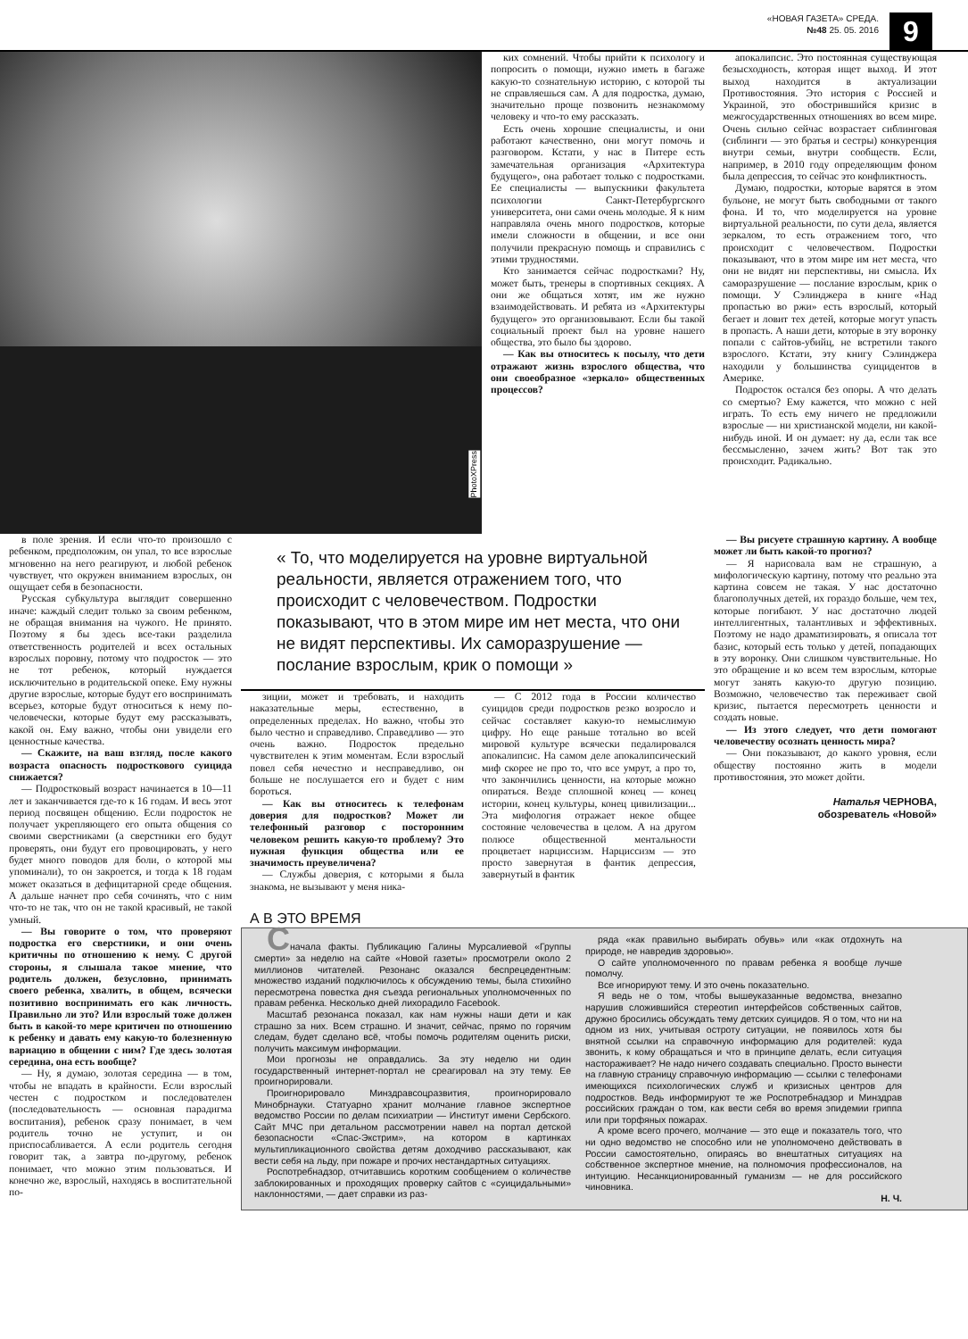«НОВАЯ ГАЗЕТА» СРЕДА.
№48 25. 05. 2016
9
PhotoXPress
ких сомнений. Чтобы прийти к психологу и попросить о помощи, нужно иметь в багаже какую-то сознательную историю, с которой ты не справляешься сам. А для подростка, думаю, значительно проще позвонить незнакомому человеку и что-то ему рассказать.
Есть очень хорошие специалисты, и они работают качественно, они могут помочь и разговором. Кстати, у нас в Питере есть замечательная организация «Архитектура будущего», она работает только с подростками. Ее специалисты — выпускники факультета психологии Санкт-Петербургского университета, они сами очень молодые. Я к ним направляла очень много подростков, которые имели сложности в общении, и все они получили прекрасную помощь и справились с этими трудностями.
Кто занимается сейчас подростками? Ну, может быть, тренеры в спортивных секциях. А они же общаться хотят, им же нужно взаимодействовать. И ребята из «Архитектуры будущего» это организовывают. Если бы такой социальный проект был на уровне нашего общества, это было бы здорово.
— Как вы относитесь к посылу, что дети отражают жизнь взрослого общества, что они своеобразное «зеркало» общественных процессов?
апокалипсис. Это постоянная существующая безысходность, которая ищет выход. И этот выход находится в актуализации Противостояния. Это история с Россией и Украиной, это обострившийся кризис в межгосударственных отношениях во всем мире. Очень сильно сейчас возрастает сиблинговая (сиблинги — это братья и сестры) конкуренция внутри семьи, внутри сообществ. Если, например, в 2010 году определяющим фоном была депрессия, то сейчас это конфликтность.
Думаю, подростки, которые варятся в этом бульоне, не могут быть свободными от такого фона. И то, что моделируется на уровне виртуальной реальности, по сути дела, является зеркалом, то есть отражением того, что происходит с человечеством. Подростки показывают, что в этом мире им нет места, что они не видят ни перспективы, ни смысла. Их саморазрушение — послание взрослым, крик о помощи. У Сэлинджера в книге «Над пропастью во ржи» есть взрослый, который бегает и ловит тех детей, которые могут упасть в пропасть. А наши дети, которые в эту воронку попали с сайтов-убийц, не встретили такого взрослого. Кстати, эту книгу Сэлинджера находили у большинства суицидентов в Америке.
Подросток остался без опоры. А что делать со смертью? Ему кажется, что можно с ней играть. То есть ему ничего не предложили взрослые — ни христианской модели, ни какой-нибудь иной. И он думает: ну да, если так все бессмысленно, зачем жить? Вот так это происходит. Радикально.
в поле зрения. И если что-то произошло с ребенком, предположим, он упал, то все взрослые мгновенно на него реагируют, и любой ребенок чувствует, что окружен вниманием взрослых, он ощущает себя в безопасности.
Русская субкультура выглядит совершенно иначе: каждый следит только за своим ребенком, не обращая внимания на чужого. Не принято. Поэтому я бы здесь все-таки разделила ответственность родителей и всех остальных взрослых поровну, потому что подросток — это не тот ребенок, который нуждается исключительно в родительской опеке. Ему нужны другие взрослые, которые будут его воспринимать всерьез, которые будут относиться к нему по-человечески, которые будут ему рассказывать, какой он. Ему важно, чтобы они увидели его ценностные качества.
— Скажите, на ваш взгляд, после какого возраста опасность подросткового суицида снижается?
— Подростковый возраст начинается в 10—11 лет и заканчивается где-то к 16 годам. И весь этот период посвящен общению. Если подросток не получает укрепляющего его опыта общения со своими сверстниками (а сверстники его будут проверять, они будут его провоцировать, у него будет много поводов для боли, о которой мы упоминали), то он закроется, и тогда к 18 годам может оказаться в дефицитарной среде общения. А дальше начнет про себя сочинять, что с ним что-то не так, что он не такой красивый, не такой умный.
— Вы говорите о том, что проверяют подростка его сверстники, и они очень критичны по отношению к нему. С другой стороны, я слышала такое мнение, что родитель должен, безусловно, принимать своего ребенка, хвалить, в общем, всячески позитивно воспринимать его как личность. Правильно ли это? Или взрослый тоже должен быть в какой-то мере критичен по отношению к ребенку и давать ему какую-то болезненную вариацию в общении с ним? Где здесь золотая середина, она есть вообще?
— Ну, я думаю, золотая середина — в том, чтобы не впадать в крайности. Если взрослый честен с подростком и последователен (последовательность — основная парадигма воспитания), ребенок сразу понимает, в чем родитель точно не уступит, и он приспосабливается. А если родитель сегодня говорит так, а завтра по-другому, ребенок понимает, что можно этим пользоваться. И конечно же, взрослый, находясь в воспитательной по-
« То, что моделируется на уровне виртуальной реальности, является отражением того, что происходит с человечеством. Подростки показывают, что в этом мире им нет места, что они не видят перспективы. Их саморазрушение — послание взрослым, крик о помощи »
зиции, может и требовать, и находить наказательные меры, естественно, в определенных пределах. Но важно, чтобы это было честно и справедливо. Справедливо — это очень важно. Подросток предельно чувствителен к этим моментам. Если взрослый повел себя нечестно и несправедливо, он больше не послушается его и будет с ним бороться.
— Как вы относитесь к телефонам доверия для подростков? Может ли телефонный разговор с посторонним человеком решить какую-то проблему? Это нужная функция общества или ее значимость преувеличена?
— Службы доверия, с которыми я была знакома, не вызывают у меня ника-
— С 2012 года в России количество суицидов среди подростков резко возросло и сейчас составляет какую-то немыслимую цифру. Но еще раньше тотально во всей мировой культуре всячески педалировался апокалипсис. На самом деле апокалипсический миф скорее не про то, что все умрут, а про то, что закончились ценности, на которые можно опираться. Везде сплошной конец — конец истории, конец культуры, конец цивилизации... Эта мифология отражает некое общее состояние человечества в целом. А на другом полюсе общественной ментальности процветает нарциссизм. Нарциссизм — это просто завернутая в фантик депрессия, завернутый в фантик
— Вы рисуете страшную картину. А вообще может ли быть какой-то прогноз?
— Я нарисовала вам не страшную, а мифологическую картину, потому что реально эта картина совсем не такая. У нас достаточно благополучных детей, их гораздо больше, чем тех, которые погибают. У нас достаточно людей интеллигентных, талантливых и эффективных. Поэтому не надо драматизировать, я описала тот базис, который есть только у детей, попадающих в эту воронку. Они слишком чувствительные. Но это обращение и ко всем тем взрослым, которые могут занять какую-то другую позицию. Возможно, человечество так переживает свой кризис, пытается пересмотреть ценности и создать новые.
— Из этого следует, что дети помогают человечеству осознать ценность мира?
— Они показывают, до какого уровня, если обществу постоянно жить в модели противостояния, это может дойти.
Наталья ЧЕРНОВА,
обозреватель «Новой»
А В ЭТО ВРЕМЯ
Сначала факты. Публикацию Галины Мурсалиевой «Группы смерти» за неделю на сайте «Новой газеты» просмотрели около 2 миллионов читателей. Резонанс оказался беспрецедентным: множество изданий подключилось к обсуждению темы, была стихийно пересмотрена повестка дня съезда региональных уполномоченных по правам ребенка. Несколько дней лихорадило Facebook.
Масштаб резонанса показал, как нам нужны наши дети и как страшно за них. Всем страшно. И значит, сейчас, прямо по горячим следам, будет сделано всё, чтобы помочь родителям оценить риски, получить максимум информации.
Мои прогнозы не оправдались. За эту неделю ни один государственный интернет-портал не среагировал на эту тему. Ее проигнорировали.
Проигнорировало Минздравсоцразвития, проигнорировало Минобрнауки. Статуарно хранит молчание главное экспертное ведомство России по делам психиатрии — Институт имени Сербского. Сайт МЧС при детальном рассмотрении навел на портал детской безопасности «Спас-Экстрим», на котором в картинках мультипликационного свойства детям доходчиво рассказывают, как вести себя на льду, при пожаре и прочих нестандартных ситуациях.
Роспотребнадзор, отчитавшись коротким сообщением о количестве заблокированных и проходящих проверку сайтов с «суицидальными» наклонностями, — дает справки из раз-
ряда «как правильно выбирать обувь» или «как отдохнуть на природе, не навредив здоровью».
О сайте уполномоченного по правам ребенка я вообще лучше помолчу.
Все игнорируют тему. И это очень показательно.
Я ведь не о том, чтобы вышеуказанные ведомства, внезапно нарушив сложившийся стереотип интерфейсов собственных сайтов, дружно бросились обсуждать тему детских суицидов. Я о том, что ни на одном из них, учитывая остроту ситуации, не появилось хотя бы внятной ссылки на справочную информацию для родителей: куда звонить, к кому обращаться и что в принципе делать, если ситуация настораживает? Не надо ничего создавать специально. Просто вынести на главную страницу справочную информацию — ссылки с телефонами имеющихся психологических служб и кризисных центров для подростков. Ведь информируют те же Роспотребнадзор и Минздрав российских граждан о том, как вести себя во время эпидемии гриппа или при торфяных пожарах.
А кроме всего прочего, молчание — это еще и показатель того, что ни одно ведомство не способно или не уполномочено действовать в России самостоятельно, опираясь во внештатных ситуациях на собственное экспертное мнение, на полномочия профессионалов, на интуицию. Несанкционированный гуманизм — не для российского чиновника.
Н. Ч.